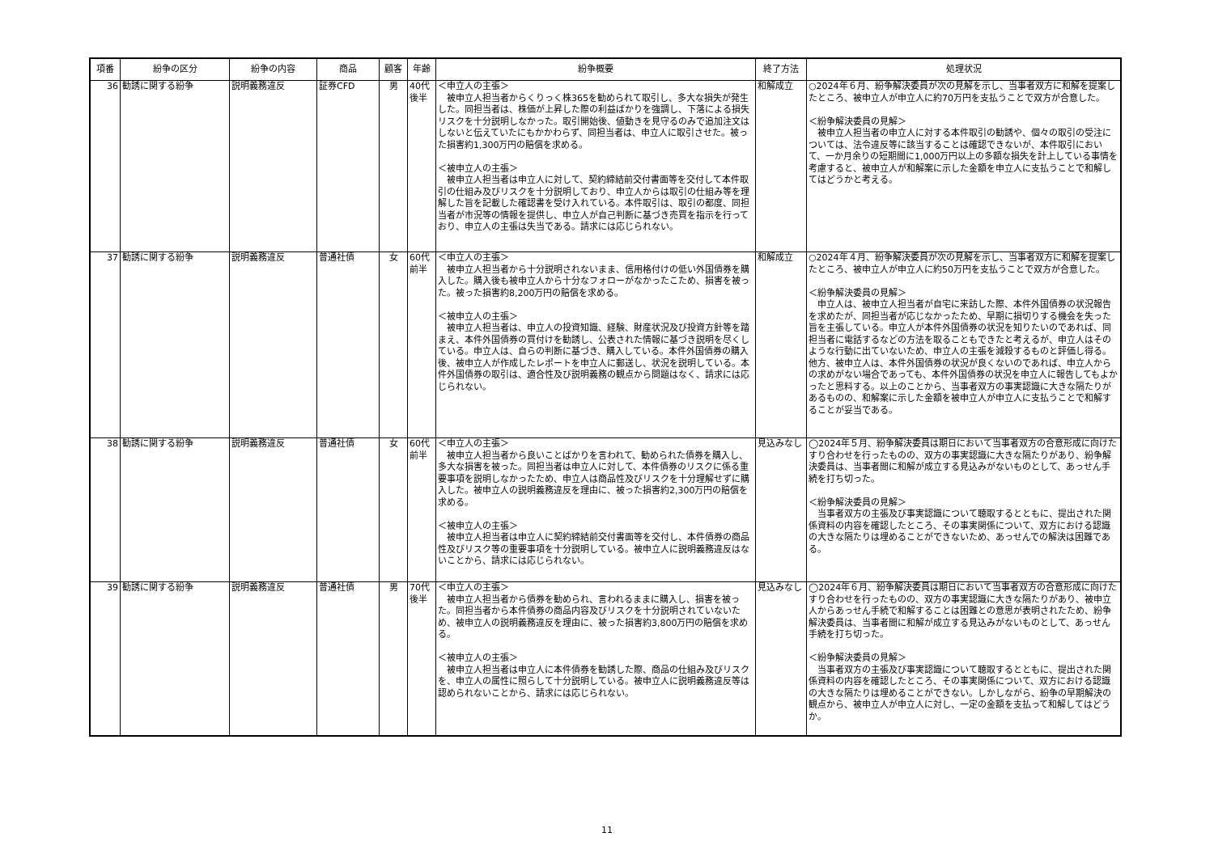| 項番 | 紛争の区分 | 紛争の内容 | 商品 | 顧客 | 年齢 | 紛争概要 | 終了方法 | 処理状況 |
| --- | --- | --- | --- | --- | --- | --- | --- | --- |
| 36 | 勧誘に関する紛争 | 説明義務違反 | 証券CFD | 男 | 40代後半 | ＜申立人の主張＞ 被申立人担当者からくりっく株365を勧められて取引し、多大な損失が発生した。同担当者は、株価が上昇した際の利益ばかりを強調し、下落による損失リスクを十分説明しなかった。取引開始後、値動きを見守るのみで追加注文はしないと伝えていたにもかかわらず、同担当者は、申立人に取引させた。被った損害約1,300万円の賠償を求める。 ＜被申立人の主張＞ 被申立人担当者は申立人に対して、契約締結前交付書面等を交付して本件取引の仕組み及びリスクを十分説明しており、申立人からは取引の仕組み等を理解した旨を記載した確認書を受け入れている。本件取引は、取引の都度、同担当者が市況等の情報を提供し、申立人が自己判断に基づき売買を指示を行っており、申立人の主張は失当である。請求には応じられない。 | 和解成立 | ○2024年６月、紛争解決委員が次の見解を示し、当事者双方に和解を提案したところ、被申立人が申立人に約70万円を支払うことで双方が合意した。 ＜紛争解決委員の見解＞ 被申立人担当者の申立人に対する本件取引の勧誘や、個々の取引の受注については、法令違反等に該当することは確認できないが、本件取引において、一か月余りの短期間に1,000万円以上の多額な損失を計上している事情を考慮すると、被申立人が和解案に示した金額を申立人に支払うことで和解してはどうかと考える。 |
| 37 | 勧誘に関する紛争 | 説明義務違反 | 普通社債 | 女 | 60代前半 | ＜申立人の主張＞ 被申立人担当者から十分説明されないまま、信用格付けの低い外国債券を購入した。購入後も被申立人から十分なフォローがなかったこため、損害を被った。被った損害約8,200万円の賠償を求める。 ＜被申立人の主張＞ 被申立人担当者は、申立人の投資知識、経験、財産状況及び投資方針等を踏まえ、本件外国債券の買付けを勧誘し、公表された情報に基づき説明を尽くしている。申立人は、自らの判断に基づき、購入している。本件外国債券の購入後、被申立人が作成したレポートを申立人に郵送し、状況を説明している。本件外国債券の取引は、適合性及び説明義務の観点から問題はなく、請求には応じられない。 | 和解成立 | ○2024年４月、紛争解決委員が次の見解を示し、当事者双方に和解を提案したところ、被申立人が申立人に約50万円を支払うことで双方が合意した。 ＜紛争解決委員の見解＞ 申立人は、被申立人担当者が自宅に来訪した際、本件外国債券の状況報告を求めたが、同担当者が応じなかったため、早期に損切りする機会を失った旨を主張している。申立人が本件外国債券の状況を知りたいのであれば、同担当者に電話するなどの方法を取ることもできたと考えるが、申立人はそのような行動に出ていないため、申立人の主張を減殺するものと評価し得る。他方、被申立人は、本件外国債券の状況が良くないのであれば、申立人からの求めがない場合であっても、本件外国債券の状況を申立人に報告してもよかったと思料する。以上のことから、当事者双方の事実認識に大きな隔たりがあるものの、和解案に示した金額を被申立人が申立人に支払うことで和解することが妥当である。 |
| 38 | 勧誘に関する紛争 | 説明義務違反 | 普通社債 | 女 | 60代前半 | ＜申立人の主張＞ 被申立人担当者から良いことばかりを言われて、勧められた債券を購入し、多大な損害を被った。同担当者は申立人に対して、本件債券のリスクに係る重要事項を説明しなかったため、申立人は商品性及びリスクを十分理解せずに購入した。被申立人の説明義務違反を理由に、被った損害約2,300万円の賠償を求める。 ＜被申立人の主張＞ 被申立人担当者は申立人に契約締結前交付書面等を交付し、本件債券の商品性及びリスク等の重要事項を十分説明している。被申立人に説明義務違反はないことから、請求には応じられない。 | 見込みなし | ◯2024年５月、紛争解決委員は期日において当事者双方の合意形成に向けたすり合わせを行ったものの、双方の事実認識に大きな隔たりがあり、紛争解決委員は、当事者間に和解が成立する見込みがないものとして、あっせん手続を打ち切った。 ＜紛争解決委員の見解＞ 当事者双方の主張及び事実認識について聴取するとともに、提出された関係資料の内容を確認したところ、その事実関係について、双方における認識の大きな隔たりは埋めることができないため、あっせんでの解決は困難である。 |
| 39 | 勧誘に関する紛争 | 説明義務違反 | 普通社債 | 男 | 70代後半 | ＜申立人の主張＞ 被申立人担当者から債券を勧められ、言われるままに購入し、損害を被った。同担当者から本件債券の商品内容及びリスクを十分説明されていないため、被申立人の説明義務違反を理由に、被った損害約3,800万円の賠償を求める。 ＜被申立人の主張＞ 被申立人担当者は申立人に本件債券を勧誘した際、商品の仕組み及びリスクを、申立人の属性に照らして十分説明している。被申立人に説明義務違反等は認められないことから、請求には応じられない。 | 見込みなし | ◯2024年６月、紛争解決委員は期日において当事者双方の合意形成に向けたすり合わせを行ったものの、双方の事実認識に大きな隔たりがあり、被申立人からあっせん手続で和解することは困難との意思が表明されたため、紛争解決委員は、当事者間に和解が成立する見込みがないものとして、あっせん手続を打ち切った。 ＜紛争解決委員の見解＞ 当事者双方の主張及び事実認識について聴取するとともに、提出された関係資料の内容を確認したところ、その事実関係について、双方における認識の大きな隔たりは埋めることができない。しかしながら、紛争の早期解決の観点から、被申立人が申立人に対し、一定の金額を支払って和解してはどうか。 |
11